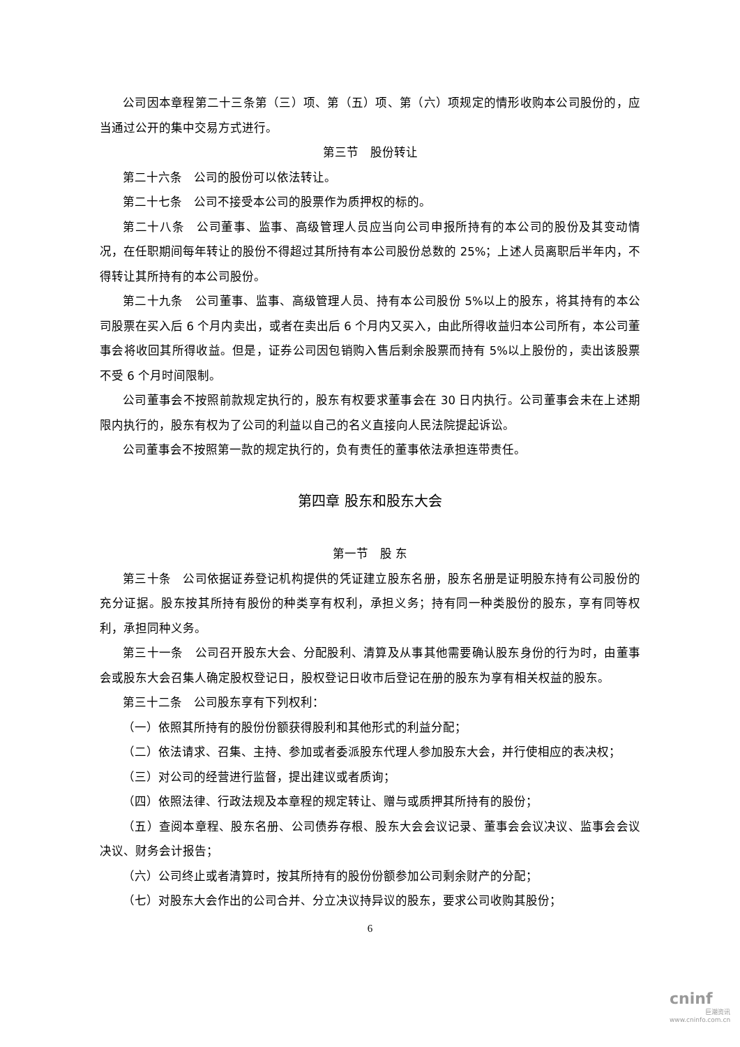公司因本章程第二十三条第（三）项、第（五）项、第（六）项规定的情形收购本公司股份的，应当通过公开的集中交易方式进行。
第三节　股份转让
第二十六条　公司的股份可以依法转让。
第二十七条　公司不接受本公司的股票作为质押权的标的。
第二十八条　公司董事、监事、高级管理人员应当向公司申报所持有的本公司的股份及其变动情况，在任职期间每年转让的股份不得超过其所持有本公司股份总数的 25%；上述人员离职后半年内，不得转让其所持有的本公司股份。
第二十九条　公司董事、监事、高级管理人员、持有本公司股份 5%以上的股东，将其持有的本公司股票在买入后 6 个月内卖出，或者在卖出后 6 个月内又买入，由此所得收益归本公司所有，本公司董事会将收回其所得收益。但是，证券公司因包销购入售后剩余股票而持有 5%以上股份的，卖出该股票不受 6 个月时间限制。
公司董事会不按照前款规定执行的，股东有权要求董事会在 30 日内执行。公司董事会未在上述期限内执行的，股东有权为了公司的利益以自己的名义直接向人民法院提起诉讼。
公司董事会不按照第一款的规定执行的，负有责任的董事依法承担连带责任。
第四章 股东和股东大会
第一节　股 东
第三十条　公司依据证券登记机构提供的凭证建立股东名册，股东名册是证明股东持有公司股份的充分证据。股东按其所持有股份的种类享有权利，承担义务；持有同一种类股份的股东，享有同等权利，承担同种义务。
第三十一条　公司召开股东大会、分配股利、清算及从事其他需要确认股东身份的行为时，由董事会或股东大会召集人确定股权登记日，股权登记日收市后登记在册的股东为享有相关权益的股东。
第三十二条　公司股东享有下列权利：
（一）依照其所持有的股份份额获得股利和其他形式的利益分配；
（二）依法请求、召集、主持、参加或者委派股东代理人参加股东大会，并行使相应的表决权；
（三）对公司的经营进行监督，提出建议或者质询；
（四）依照法律、行政法规及本章程的规定转让、赠与或质押其所持有的股份；
（五）查阅本章程、股东名册、公司债券存根、股东大会会议记录、董事会会议决议、监事会会议决议、财务会计报告；
（六）公司终止或者清算时，按其所持有的股份份额参加公司剩余财产的分配；
（七）对股东大会作出的公司合并、分立决议持异议的股东，要求公司收购其股份；
6
cninf
巨潮资讯
www.cninfo.com.cn